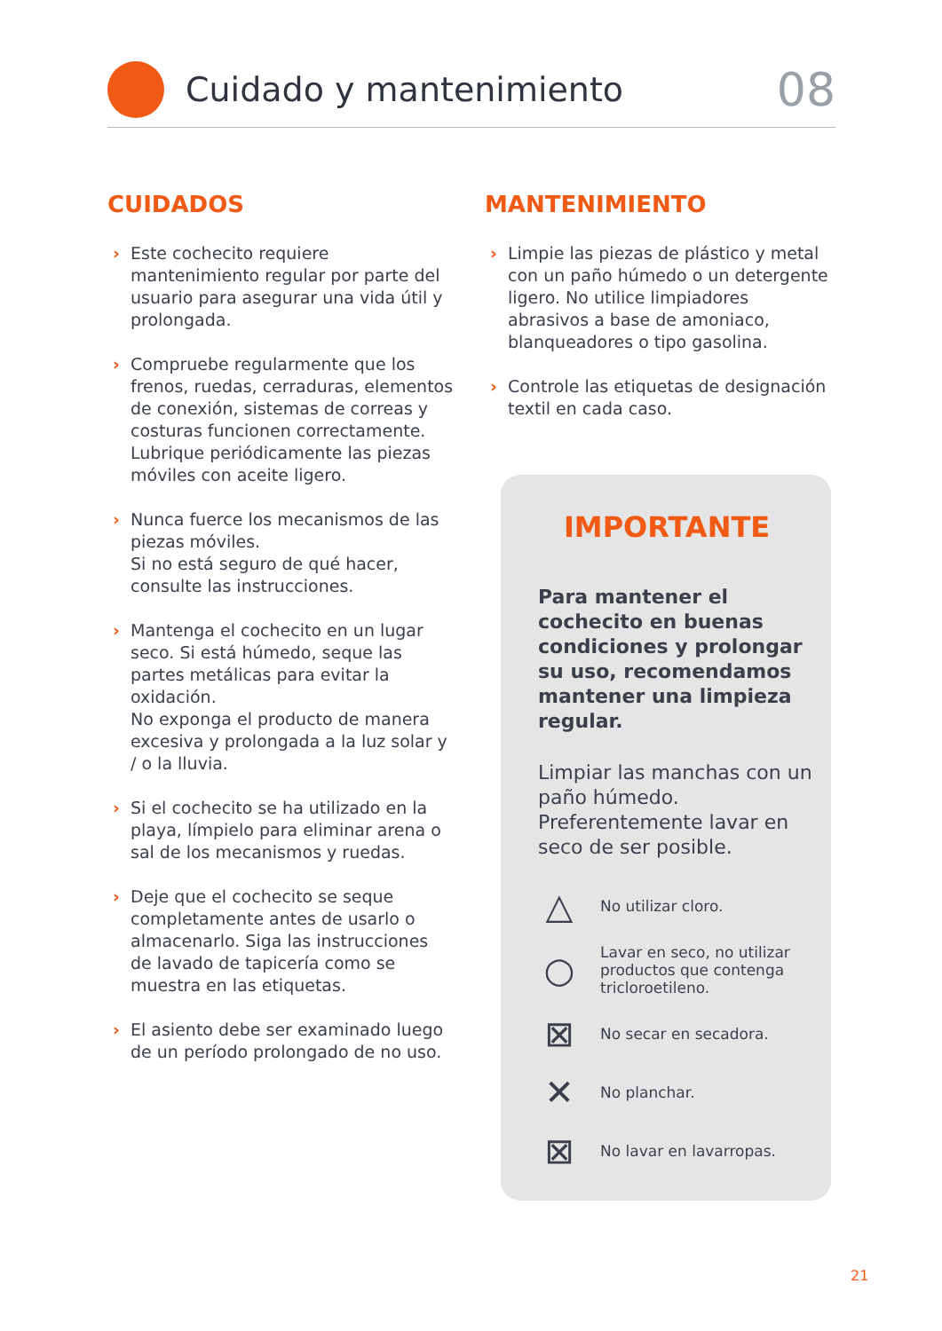Cuidado y mantenimiento
08
CUIDADOS
› Este cochecito requiere mantenimiento regular por parte del usuario para asegurar una vida útil y prolongada.
› Compruebe regularmente que los frenos, ruedas, cerraduras, elementos de conexión, sistemas de correas y costuras funcionen correctamente.
Lubrique periódicamente las piezas móviles con aceite ligero.
› Nunca fuerce los mecanismos de las piezas móviles.
Si no está seguro de qué hacer, consulte las instrucciones.
› Mantenga el cochecito en un lugar seco. Si está húmedo, seque las partes metálicas para evitar la oxidación.
No exponga el producto de manera excesiva y prolongada a la luz solar y / o la lluvia.
› Si el cochecito se ha utilizado en la playa, límpielo para eliminar arena o sal de los mecanismos y ruedas.
› Deje que el cochecito se seque completamente antes de usarlo o almacenarlo. Siga las instrucciones de lavado de tapicería como se muestra en las etiquetas.
› El asiento debe ser examinado luego de un período prolongado de no uso.
MANTENIMIENTO
› Limpie las piezas de plástico y metal con un paño húmedo o un detergente ligero. No utilice limpiadores abrasivos a base de amoniaco, blanqueadores o tipo gasolina.
› Controle las etiquetas de designación textil en cada caso.
IMPORTANTE
Para mantener el cochecito en buenas condiciones y prolongar su uso, recomendamos mantener una limpieza regular.
Limpiar las manchas con un paño húmedo. Preferentemente lavar en seco de ser posible.
△
No utilizar cloro.
○
Lavar en seco, no utilizar productos que contenga tricloroetileno.
⊠
No secar en secadora.
✕
No planchar.
⊠
No lavar en lavarropas.
21